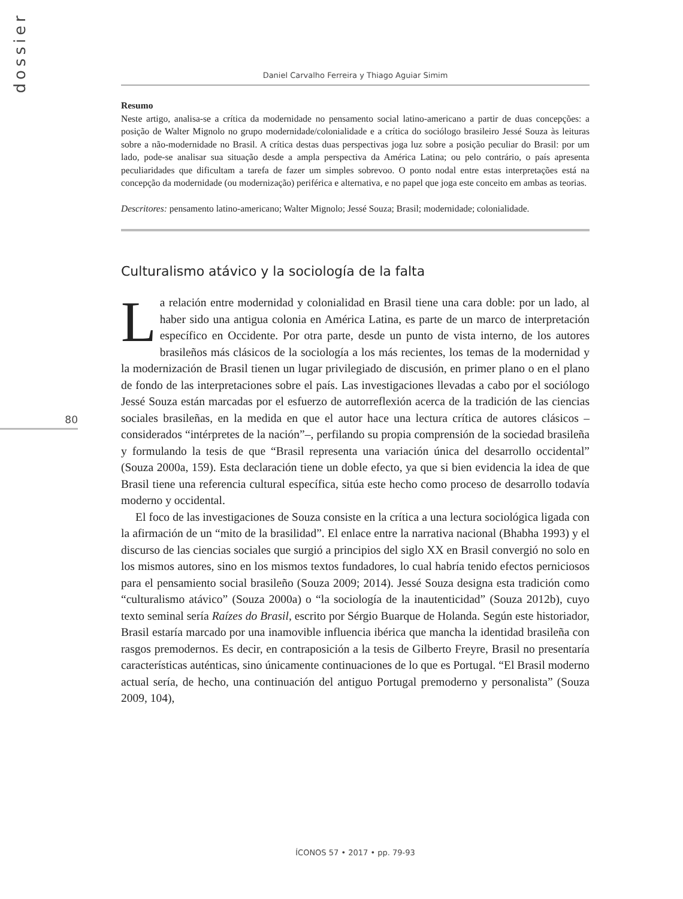dossier
80
Daniel Carvalho Ferreira y Thiago Aguiar Simim
Resumo
Neste artigo, analisa-se a crítica da modernidade no pensamento social latino-americano a partir de duas concepções: a posição de Walter Mignolo no grupo modernidade/colonialidade e a crítica do sociólogo brasileiro Jessé Souza às leituras sobre a não-modernidade no Brasil. A crítica destas duas perspectivas joga luz sobre a posição peculiar do Brasil: por um lado, pode-se analisar sua situação desde a ampla perspectiva da América Latina; ou pelo contrário, o país apresenta peculiaridades que dificultam a tarefa de fazer um simples sobrevoo. O ponto nodal entre estas interpretações está na concepção da modernidade (ou modernização) periférica e alternativa, e no papel que joga este conceito em ambas as teorias.
Descritores: pensamento latino-americano; Walter Mignolo; Jessé Souza; Brasil; modernidade; colonialidade.
Culturalismo atávico y la sociología de la falta
La relación entre modernidad y colonialidad en Brasil tiene una cara doble: por un lado, al haber sido una antigua colonia en América Latina, es parte de un marco de interpretación específico en Occidente. Por otra parte, desde un punto de vista interno, de los autores brasileños más clásicos de la sociología a los más recientes, los temas de la modernidad y la modernización de Brasil tienen un lugar privilegiado de discusión, en primer plano o en el plano de fondo de las interpretaciones sobre el país. Las investigaciones llevadas a cabo por el sociólogo Jessé Souza están marcadas por el esfuerzo de autorreflexión acerca de la tradición de las ciencias sociales brasileñas, en la medida en que el autor hace una lectura crítica de autores clásicos –considerados “intérpretes de la nación”–, perfilando su propia comprensión de la sociedad brasileña y formulando la tesis de que “Brasil representa una variación única del desarrollo occidental” (Souza 2000a, 159). Esta declaración tiene un doble efecto, ya que si bien evidencia la idea de que Brasil tiene una referencia cultural específica, sitúa este hecho como proceso de desarrollo todavía moderno y occidental.
El foco de las investigaciones de Souza consiste en la crítica a una lectura sociológica ligada con la afirmación de un “mito de la brasilidad”. El enlace entre la narrativa nacional (Bhabha 1993) y el discurso de las ciencias sociales que surgió a principios del siglo XX en Brasil convergió no solo en los mismos autores, sino en los mismos textos fundadores, lo cual habría tenido efectos perniciosos para el pensamiento social brasileño (Souza 2009; 2014). Jessé Souza designa esta tradición como “culturalismo atávico” (Souza 2000a) o “la sociología de la inautenticidad” (Souza 2012b), cuyo texto seminal sería Raízes do Brasil, escrito por Sérgio Buarque de Holanda. Según este historiador, Brasil estaría marcado por una inamovible influencia ibérica que mancha la identidad brasileña con rasgos premodernos. Es decir, en contraposición a la tesis de Gilberto Freyre, Brasil no presentaría características auténticas, sino únicamente continuaciones de lo que es Portugal. “El Brasil moderno actual sería, de hecho, una continuación del antiguo Portugal premoderno y personalista” (Souza 2009, 104),
ÍCONOS 57 • 2017 • pp. 79-93